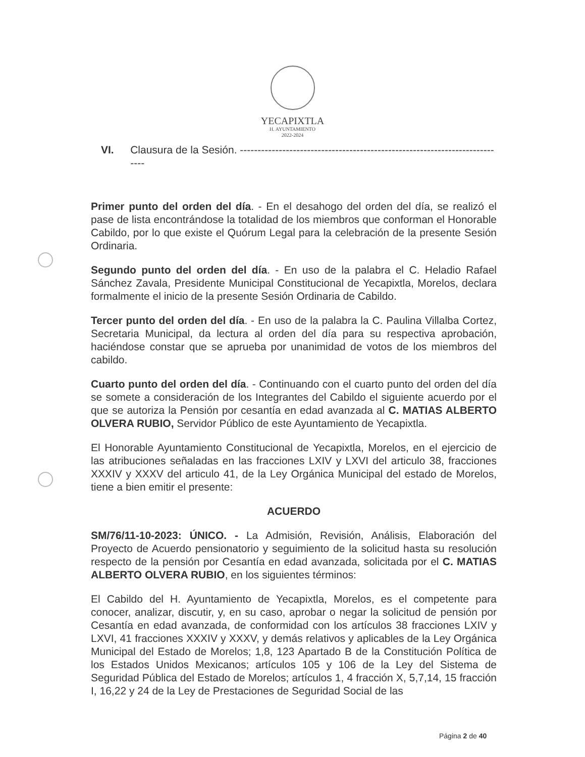YECAPIXTLA
H. AYUNTAMIENTO
2022-2024
VI. Clausura de la Sesión. ----------------------------------------------------------------------------
Primer punto del orden del día. - En el desahogo del orden del día, se realizó el pase de lista encontrándose la totalidad de los miembros que conforman el Honorable Cabildo, por lo que existe el Quórum Legal para la celebración de la presente Sesión Ordinaria.
Segundo punto del orden del día. - En uso de la palabra el C. Heladio Rafael Sánchez Zavala, Presidente Municipal Constitucional de Yecapixtla, Morelos, declara formalmente el inicio de la presente Sesión Ordinaria de Cabildo.
Tercer punto del orden del día. - En uso de la palabra la C. Paulina Villalba Cortez, Secretaria Municipal, da lectura al orden del día para su respectiva aprobación, haciéndose constar que se aprueba por unanimidad de votos de los miembros del cabildo.
Cuarto punto del orden del día. - Continuando con el cuarto punto del orden del día se somete a consideración de los Integrantes del Cabildo el siguiente acuerdo por el que se autoriza la Pensión por cesantía en edad avanzada al C. MATIAS ALBERTO OLVERA RUBIO, Servidor Público de este Ayuntamiento de Yecapixtla.
El Honorable Ayuntamiento Constitucional de Yecapixtla, Morelos, en el ejercicio de las atribuciones señaladas en las fracciones LXIV y LXVI del articulo 38, fracciones XXXIV y XXXV del articulo 41, de la Ley Orgánica Municipal del estado de Morelos, tiene a bien emitir el presente:
ACUERDO
SM/76/11-10-2023: ÚNICO. - La Admisión, Revisión, Análisis, Elaboración del Proyecto de Acuerdo pensionatorio y seguimiento de la solicitud hasta su resolución respecto de la pensión por Cesantía en edad avanzada, solicitada por el C. MATIAS ALBERTO OLVERA RUBIO, en los siguientes términos:
El Cabildo del H. Ayuntamiento de Yecapixtla, Morelos, es el competente para conocer, analizar, discutir, y, en su caso, aprobar o negar la solicitud de pensión por Cesantía en edad avanzada, de conformidad con los artículos 38 fracciones LXIV y LXVI, 41 fracciones XXXIV y XXXV, y demás relativos y aplicables de la Ley Orgánica Municipal del Estado de Morelos; 1,8, 123 Apartado B de la Constitución Política de los Estados Unidos Mexicanos; artículos 105 y 106 de la Ley del Sistema de Seguridad Pública del Estado de Morelos; artículos 1, 4 fracción X, 5,7,14, 15 fracción I, 16,22 y 24 de la Ley de Prestaciones de Seguridad Social de las
Página 2 de 40